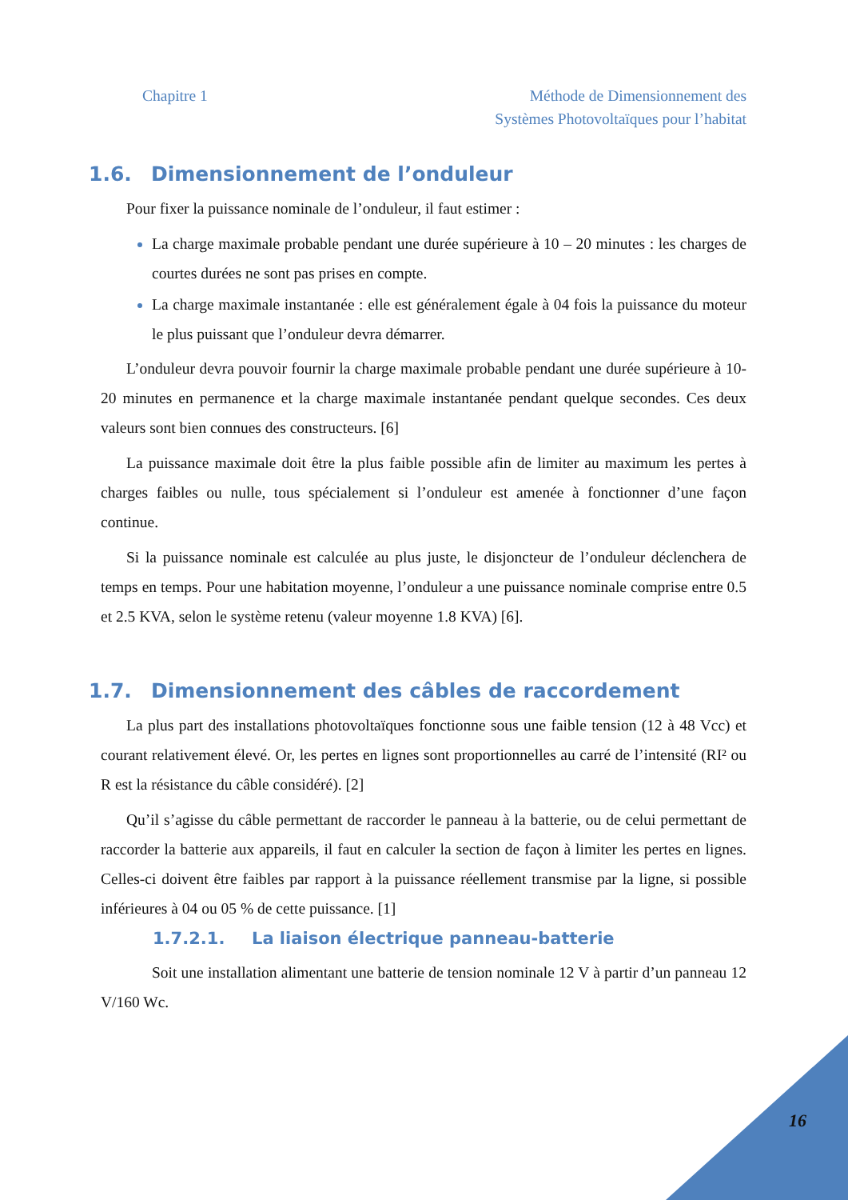Chapitre 1 Méthode de Dimensionnement des
Systèmes Photovoltaïques pour l’habitat
1.6. Dimensionnement de l’onduleur
Pour fixer la puissance nominale de l’onduleur, il faut estimer :
La charge maximale probable pendant une durée supérieure à 10 – 20 minutes : les charges de courtes durées ne sont pas prises en compte.
La charge maximale instantanée : elle est généralement égale à 04 fois la puissance du moteur le plus puissant que l’onduleur devra démarrer.
L’onduleur devra pouvoir fournir la charge maximale probable pendant une durée supérieure à 10-20 minutes en permanence et la charge maximale instantanée pendant quelque secondes. Ces deux valeurs sont bien connues des constructeurs. [6]
La puissance maximale doit être la plus faible possible afin de limiter au maximum les pertes à charges faibles ou nulle, tous spécialement si l’onduleur est amenée à fonctionner d’une façon continue.
Si la puissance nominale est calculée au plus juste, le disjoncteur de l’onduleur déclenchera de temps en temps. Pour une habitation moyenne, l’onduleur a une puissance nominale comprise entre 0.5 et 2.5 KVA, selon le système retenu (valeur moyenne 1.8 KVA) [6].
1.7. Dimensionnement des câbles de raccordement
La plus part des installations photovoltaïques fonctionne sous une faible tension (12 à 48 Vcc) et courant relativement élevé. Or, les pertes en lignes sont proportionnelles au carré de l’intensité (RI² ou R est la résistance du câble considéré). [2]
Qu’il s’agisse du câble permettant de raccorder le panneau à la batterie, ou de celui permettant de raccorder la batterie aux appareils, il faut en calculer la section de façon à limiter les pertes en lignes. Celles-ci doivent être faibles par rapport à la puissance réellement transmise par la ligne, si possible inférieures à 04 ou 05 % de cette puissance. [1]
1.7.2.1. La liaison électrique panneau-batterie
Soit une installation alimentant une batterie de tension nominale 12 V à partir d’un panneau 12 V/160 Wc.
16